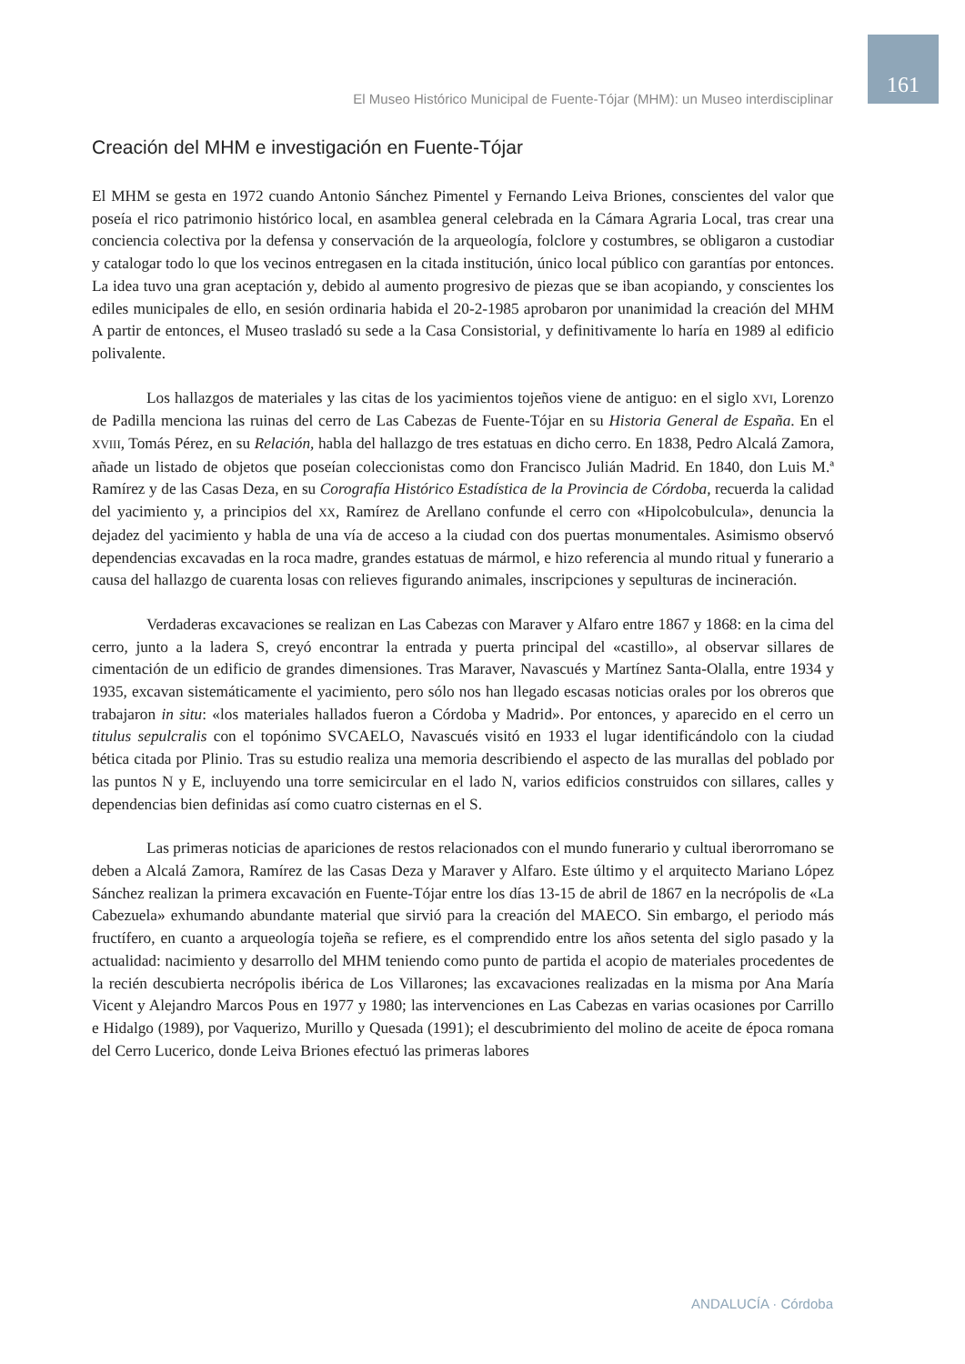161
El Museo Histórico Municipal de Fuente-Tójar (MHM): un Museo interdisciplinar
Creación del MHM e investigación en Fuente-Tójar
El MHM se gesta en 1972 cuando Antonio Sánchez Pimentel y Fernando Leiva Briones, conscientes del valor que poseía el rico patrimonio histórico local, en asamblea general celebrada en la Cámara Agraria Local, tras crear una conciencia colectiva por la defensa y conservación de la arqueología, folclore y costumbres, se obligaron a custodiar y catalogar todo lo que los vecinos entregasen en la citada institución, único local público con garantías por entonces. La idea tuvo una gran aceptación y, debido al aumento progresivo de piezas que se iban acopiando, y conscientes los ediles municipales de ello, en sesión ordinaria habida el 20-2-1985 aprobaron por unanimidad la creación del MHM A partir de entonces, el Museo trasladó su sede a la Casa Consistorial, y definitivamente lo haría en 1989 al edificio polivalente.
Los hallazgos de materiales y las citas de los yacimientos tojeños viene de antiguo: en el siglo XVI, Lorenzo de Padilla menciona las ruinas del cerro de Las Cabezas de Fuente-Tójar en su Historia General de España. En el XVIII, Tomás Pérez, en su Relación, habla del hallazgo de tres estatuas en dicho cerro. En 1838, Pedro Alcalá Zamora, añade un listado de objetos que poseían coleccionistas como don Francisco Julián Madrid. En 1840, don Luis M.ª Ramírez y de las Casas Deza, en su Corografía Histórico Estadística de la Provincia de Córdoba, recuerda la calidad del yacimiento y, a principios del XX, Ramírez de Arellano confunde el cerro con «Hipolcobulcula», denuncia la dejadez del yacimiento y habla de una vía de acceso a la ciudad con dos puertas monumentales. Asimismo observó dependencias excavadas en la roca madre, grandes estatuas de mármol, e hizo referencia al mundo ritual y funerario a causa del hallazgo de cuarenta losas con relieves figurando animales, inscripciones y sepulturas de incineración.
Verdaderas excavaciones se realizan en Las Cabezas con Maraver y Alfaro entre 1867 y 1868: en la cima del cerro, junto a la ladera S, creyó encontrar la entrada y puerta principal del «castillo», al observar sillares de cimentación de un edificio de grandes dimensiones. Tras Maraver, Navascués y Martínez Santa-Olalla, entre 1934 y 1935, excavan sistemáticamente el yacimiento, pero sólo nos han llegado escasas noticias orales por los obreros que trabajaron in situ: «los materiales hallados fueron a Córdoba y Madrid». Por entonces, y aparecido en el cerro un titulus sepulcralis con el topónimo SVCAELO, Navascués visitó en 1933 el lugar identificándolo con la ciudad bética citada por Plinio. Tras su estudio realiza una memoria describiendo el aspecto de las murallas del poblado por las puntos N y E, incluyendo una torre semicircular en el lado N, varios edificios construidos con sillares, calles y dependencias bien definidas así como cuatro cisternas en el S.
Las primeras noticias de apariciones de restos relacionados con el mundo funerario y cultual iberorromano se deben a Alcalá Zamora, Ramírez de las Casas Deza y Maraver y Alfaro. Este último y el arquitecto Mariano López Sánchez realizan la primera excavación en Fuente-Tójar entre los días 13-15 de abril de 1867 en la necrópolis de «La Cabezuela» exhumando abundante material que sirvió para la creación del MAECO. Sin embargo, el periodo más fructífero, en cuanto a arqueología tojeña se refiere, es el comprendido entre los años setenta del siglo pasado y la actualidad: nacimiento y desarrollo del MHM teniendo como punto de partida el acopio de materiales procedentes de la recién descubierta necrópolis ibérica de Los Villarones; las excavaciones realizadas en la misma por Ana María Vicent y Alejandro Marcos Pous en 1977 y 1980; las intervenciones en Las Cabezas en varias ocasiones por Carrillo e Hidalgo (1989), por Vaquerizo, Murillo y Quesada (1991); el descubrimiento del molino de aceite de época romana del Cerro Lucerico, donde Leiva Briones efectuó las primeras labores
ANDALUCÍA · Córdoba